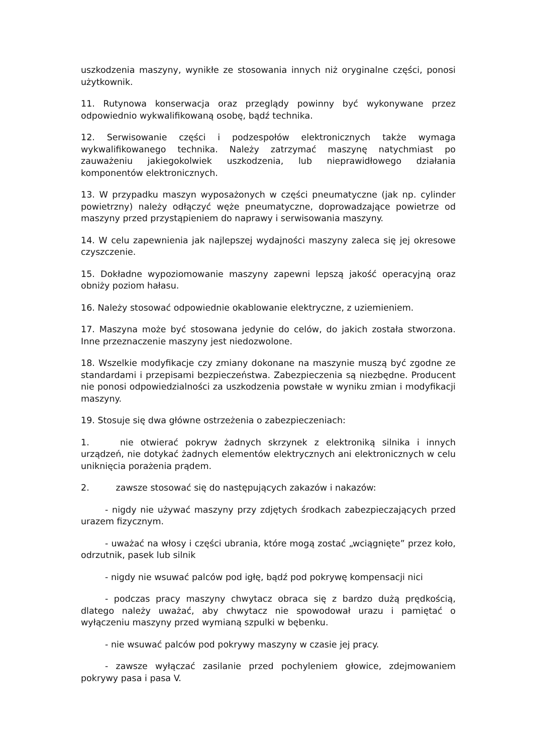uszkodzenia maszyny, wynikłe ze stosowania innych niż oryginalne części, ponosi użytkownik.
11. Rutynowa konserwacja oraz przeglądy powinny być wykonywane przez odpowiednio wykwalifikowaną osobę, bądź technika.
12. Serwisowanie części i podzespołów elektronicznych także wymaga wykwalifikowanego technika. Należy zatrzymać maszynę natychmiast po zauważeniu jakiegokolwiek uszkodzenia, lub nieprawidłowego działania komponentów elektronicznych.
13. W przypadku maszyn wyposażonych w części pneumatyczne (jak np. cylinder powietrzny) należy odłączyć węże pneumatyczne, doprowadzające powietrze od maszyny przed przystąpieniem do naprawy i serwisowania maszyny.
14. W celu zapewnienia jak najlepszej wydajności maszyny zaleca się jej okresowe czyszczenie.
15. Dokładne wypoziomowanie maszyny zapewni lepszą jakość operacyjną oraz obniży poziom hałasu.
16. Należy stosować odpowiednie okablowanie elektryczne, z uziemieniem.
17. Maszyna może być stosowana jedynie do celów, do jakich została stworzona. Inne przeznaczenie maszyny jest niedozwolone.
18. Wszelkie modyfikacje czy zmiany dokonane na maszynie muszą być zgodne ze standardami i przepisami bezpieczeństwa. Zabezpieczenia są niezbędne. Producent nie ponosi odpowiedzialności za uszkodzenia powstałe w wyniku zmian i modyfikacji maszyny.
19. Stosuje się dwa główne ostrzeżenia o zabezpieczeniach:
1. nie otwierać pokryw żadnych skrzynek z elektroniką silnika i innych urządzeń, nie dotykać żadnych elementów elektrycznych ani elektronicznych w celu uniknięcia porażenia prądem.
2. zawsze stosować się do następujących zakazów i nakazów:
- nigdy nie używać maszyny przy zdjętych środkach zabezpieczających przed urazem fizycznym.
- uważać na włosy i części ubrania, które mogą zostać „wciągnięte” przez koło, odrzutnik, pasek lub silnik
- nigdy nie wsuwać palców pod igłę, bądź pod pokrywę kompensacji nici
- podczas pracy maszyny chwytacz obraca się z bardzo dużą prędkością, dlatego należy uważać, aby chwytacz nie spowodował urazu i pamiętać o wyłączeniu maszyny przed wymianą szpulki w bębenku.
- nie wsuwać palców pod pokrywy maszyny w czasie jej pracy.
- zawsze wyłączać zasilanie przed pochyleniem głowice, zdejmowaniem pokrywy pasa i pasa V.